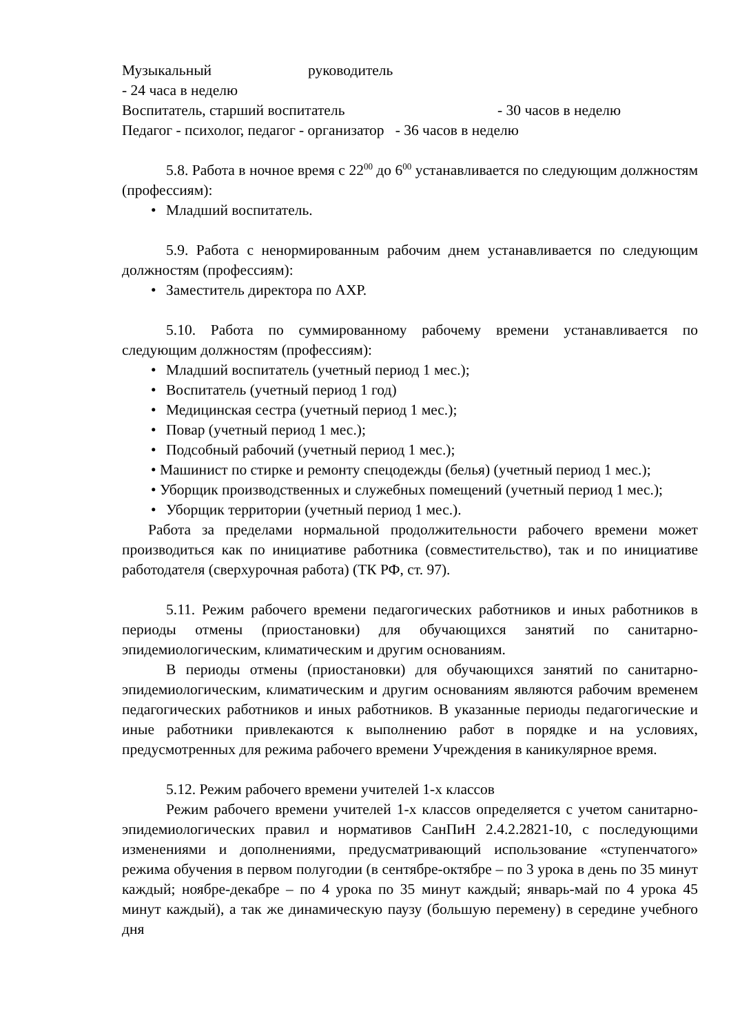Музыкальный руководитель
- 24 часа в неделю
Воспитатель, старший воспитатель - 30 часов в неделю
Педагог - психолог, педагог - организатор - 36 часов в неделю
5.8. Работа в ночное время с 22<sup>00</sup> до 6<sup>00</sup> устанавливается по следующим должностям (профессиям):
• Младший воспитатель.
5.9. Работа с ненормированным рабочим днем устанавливается по следующим должностям (профессиям):
• Заместитель директора по АХР.
5.10. Работа по суммированному рабочему времени устанавливается по следующим должностям (профессиям):
• Младший воспитатель (учетный период 1 мес.);
• Воспитатель (учетный период 1 год)
• Медицинская сестра (учетный период 1 мес.);
• Повар (учетный период 1 мес.);
• Подсобный рабочий (учетный период 1 мес.);
• Машинист по стирке и ремонту спецодежды (белья) (учетный период 1 мес.);
• Уборщик производственных и служебных помещений (учетный период 1 мес.);
• Уборщик территории (учетный период 1 мес.).
Работа за пределами нормальной продолжительности рабочего времени может производиться как по инициативе работника (совместительство), так и по инициативе работодателя (сверхурочная работа) (ТК РФ, ст. 97).
5.11. Режим рабочего времени педагогических работников и иных работников в периоды отмены (приостановки) для обучающихся занятий по санитарно-эпидемиологическим, климатическим и другим основаниям.
В периоды отмены (приостановки) для обучающихся занятий по санитарно-эпидемиологическим, климатическим и другим основаниям являются рабочим временем педагогических работников и иных работников. В указанные периоды педагогические и иные работники привлекаются к выполнению работ в порядке и на условиях, предусмотренных для режима рабочего времени Учреждения в каникулярное время.
5.12. Режим рабочего времени учителей 1-х классов
Режим рабочего времени учителей 1-х классов определяется с учетом санитарно-эпидемиологических правил и нормативов СанПиН 2.4.2.2821-10, с последующими изменениями и дополнениями, предусматривающий использование «ступенчатого» режима обучения в первом полугодии (в сентябре-октябре – по 3 урока в день по 35 минут каждый; ноябре-декабре – по 4 урока по 35 минут каждый; январь-май по 4 урока 45 минут каждый), а так же динамическую паузу (большую перемену) в середине учебного дня